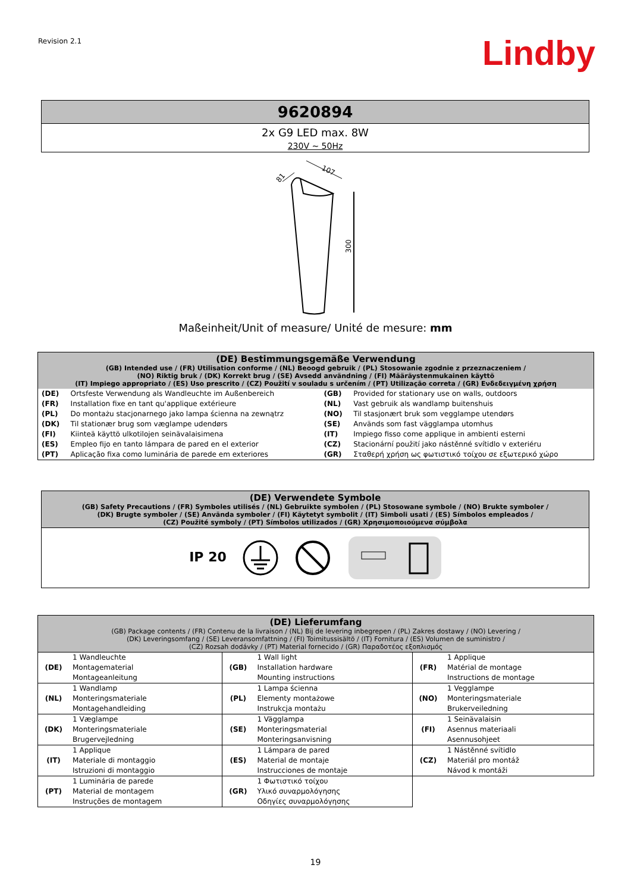Revision 2.1 Lindby
| 9620894 |
| --- |
| 2x G9 LED max. 8W 230V ~ 50Hz |
300
107
81
Maßeinheit/Unit of measure/ Unité de mesure: mm
| (DE) Bestimmungsgemäße Verwendung (GB) Intended use / (FR) Utilisation conforme / (NL) Beoogd gebruik / (PL) Stosowanie zgodnie z przeznaczeniem / (NO) Riktig bruk / (DK) Korrekt brug / (SE) Avsedd användning / (FI) Määräystenmukainen käyttö (IT) Impiego appropriato / (ES) Uso prescrito / (CZ) Použití v souladu s určením / (PT) Utilização correta / (GR) Ενδεδειγμένη χρήση | | | |
| --- | --- | --- | --- |
| (DE) | Ortsfeste Verwendung als Wandleuchte im Außenbereich | (GB) | Provided for stationary use on walls, outdoors |
| (FR) | Installation fixe en tant qu'applique extérieure | (NL) | Vast gebruik als wandlamp buitenshuis |
| (PL) | Do montażu stacjonarnego jako lampa ścienna na zewnątrz | (NO) | Til stasjonært bruk som vegglampe utendørs |
| (DK) | Til stationær brug som væglampe udendørs | (SE) | Används som fast vägglampa utomhus |
| (FI) | Kiinteä käyttö ulkotilojen seinävalaisimena | (IT) | Impiego fisso come applique in ambienti esterni |
| (ES) | Empleo fijo en tanto lámpara de pared en el exterior | (CZ) | Stacionární použití jako nástěnné svítidlo v exteriéru |
| (PT) | Aplicação fixa como luminária de parede em exteriores | (GR) | Σταθερή χρήση ως φωτιστικό τοίχου σε εξωτερικό χώρο |
| (DE) Verwendete Symbole (GB) Safety Precautions / (FR) Symboles utilisés / (NL) Gebruikte symbolen / (PL) Stosowane symbole / (NO) Brukte symboler / (DK) Brugte symboler / (SE) Använda symboler / (FI) Käytetyt symbolit / (IT) Simboli usati / (ES) Símbolos empleados / (CZ) Použité symboly / (PT) Símbolos utilizados / (GR) Χρησιμοποιούμενα σύμβολα |
| --- |
| IP 20 |
| (DE) Lieferumfang (GB) Package contents / (FR) Contenu de la livraison / (NL) Bij de levering inbegrepen / (PL) Zakres dostawy / (NO) Levering / (DK) Leveringsomfang / (SE) Leveransomfattning / (FI) Toimitussisältö / (IT) Fornitura / (ES) Volumen de suministro / (CZ) Rozsah dodávky / (PT) Material fornecido / (GR) Παραδοτέος εξοπλισμός | | | | | |
| --- | --- | --- | --- | --- | --- |
| (DE) | 1 Wandleuchte Montagematerial Montageanleitung | (GB) | 1 Wall light Installation hardware Mounting instructions | (FR) | 1 Applique Matérial de montage Instructions de montage |
| (NL) | 1 Wandlamp Monteringsmateriale Montagehandleiding | (PL) | 1 Lampa ścienna Elementy montażowe Instrukcja montażu | (NO) | 1 Vegglampe Monteringsmateriale Brukerveiledning |
| (DK) | 1 Væglampe Monteringsmateriale Brugervejledning | (SE) | 1 Vägglampa Monteringsmaterial Monteringsanvisning | (FI) | 1 Seinävalaisin Asennus materiaali Asennusohjeet |
| (IT) | 1 Applique Materiale di montaggio Istruzioni di montaggio | (ES) | 1 Lámpara de pared Material de montaje Instrucciones de montaje | (CZ) | 1 Nástěnné svítidlo Materiál pro montáž Návod k montáži |
| (PT) | 1 Luminária de parede Material de montagem Instruções de montagem | (GR) | 1 Φωτιστικό τοίχου Υλικό συναρμολόγησης Οδηγίες συναρμολόγησης | | |
19